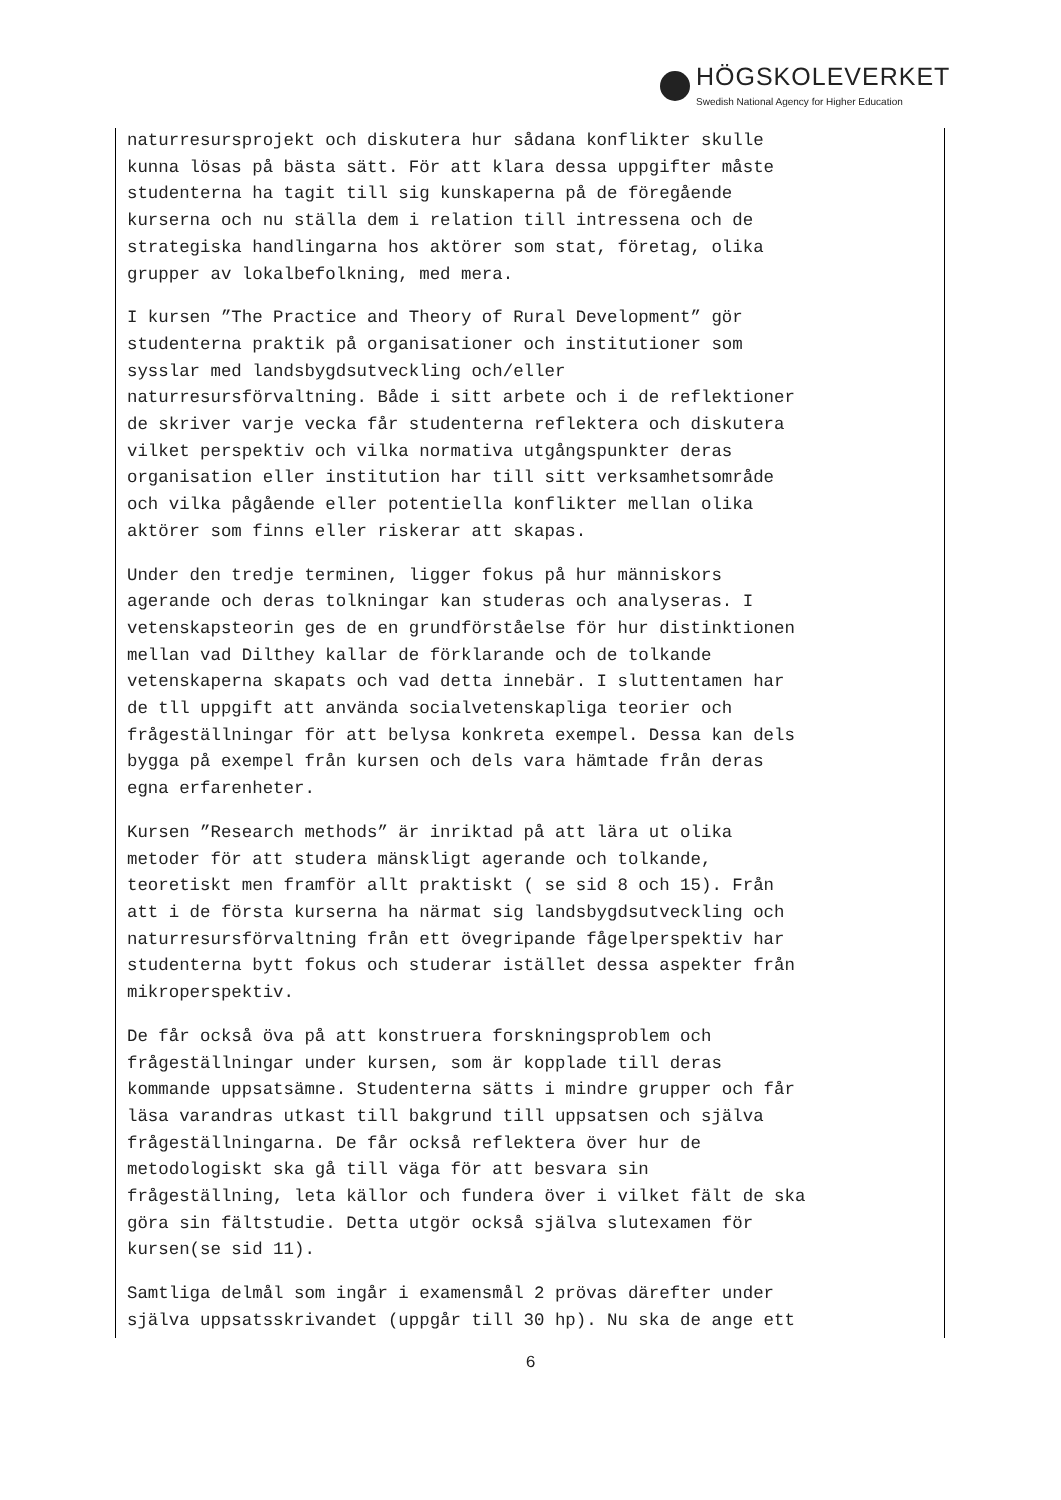HÖGSKOLEVERKET
Swedish National Agency for Higher Education
naturresursprojekt och diskutera hur sådana konflikter skulle kunna lösas på bästa sätt. För att klara dessa uppgifter måste studenterna ha tagit till sig kunskaperna på de föregående kurserna och nu ställa dem i relation till intressena och de strategiska handlingarna hos aktörer som stat, företag, olika grupper av lokalbefolkning, med mera.
I kursen ”The Practice and Theory of Rural Development” gör studenterna praktik på organisationer och institutioner som sysslar med landsbygdsutveckling och/eller naturresursförvaltning. Både i sitt arbete och i de reflektioner de skriver varje vecka får studenterna reflektera och diskutera vilket perspektiv och vilka normativa utgångspunkter deras organisation eller institution har till sitt verksamhetsområde och vilka pågående eller potentiella konflikter mellan olika aktörer som finns eller riskerar att skapas.
Under den tredje terminen, ligger fokus på hur människors agerande och deras tolkningar kan studeras och analyseras. I vetenskapsteorin ges de en grundförståelse för hur distinktionen mellan vad Dilthey kallar de förklarande och de tolkande vetenskaperna skapats och vad detta innebär. I sluttentamen har de tll uppgift att använda socialvetenskapliga teorier och frågeställningar för att belysa konkreta exempel. Dessa kan dels bygga på exempel från kursen och dels vara hämtade från deras egna erfarenheter.
Kursen ”Research methods” är inriktad på att lära ut olika metoder för att studera mänskligt agerande och tolkande, teoretiskt men framför allt praktiskt ( se sid 8 och 15). Från att i de första kurserna ha närmat sig landsbygdsutveckling och naturresursförvaltning från ett övegripande fågelperspektiv har studenterna bytt fokus och studerar istället dessa aspekter från mikroperspektiv.
De får också öva på att konstruera forskningsproblem och frågeställningar under kursen, som är kopplade till deras kommande uppsatsämne. Studenterna sätts i mindre grupper och får läsa varandras utkast till bakgrund till uppsatsen och själva frågeställningarna. De får också reflektera över hur de metodologiskt ska gå till väga för att besvara sin frågeställning, leta källor och fundera över i vilket fält de ska göra sin fältstudie. Detta utgör också själva slutexamen för kursen(se sid 11).
Samtliga delmål som ingår i examensmål 2 prövas därefter under själva uppsatsskrivandet (uppgår till 30 hp). Nu ska de ange ett
6